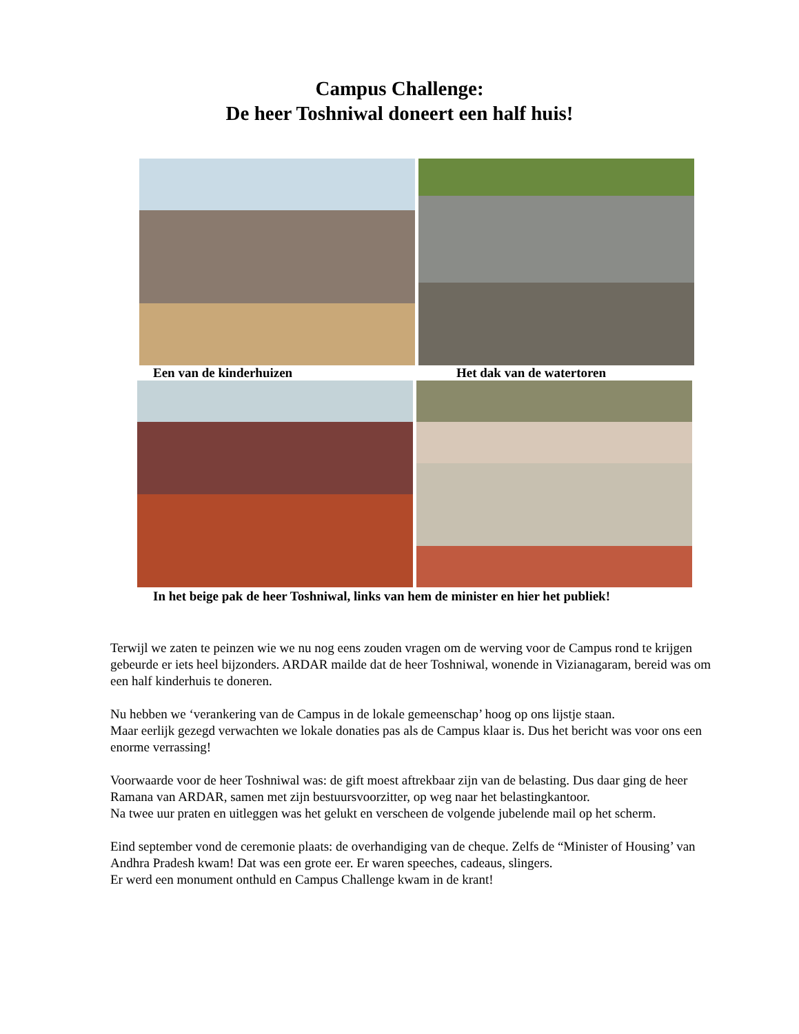Campus Challenge:
De heer Toshniwal doneert een half huis!
Een van de kinderhuizen Het dak van de watertoren
In het beige pak de heer Toshniwal, links van hem de minister en hier het publiek!
Terwijl we zaten te peinzen wie we nu nog eens zouden vragen om de werving voor de Campus rond te krijgen gebeurde er iets heel bijzonders. ARDAR mailde dat de heer Toshniwal, wonende in Vizianagaram, bereid was om een half kinderhuis te doneren.
Nu hebben we ‘verankering van de Campus in de lokale gemeenschap’ hoog op ons lijstje staan.
Maar eerlijk gezegd verwachten we lokale donaties pas als de Campus klaar is. Dus het bericht was voor ons een enorme verrassing!
Voorwaarde voor de heer Toshniwal was: de gift moest aftrekbaar zijn van de belasting. Dus daar ging de heer Ramana van ARDAR, samen met zijn bestuursvoorzitter, op weg naar het belastingkantoor.
Na twee uur praten en uitleggen was het gelukt en verscheen de volgende jubelende mail op het scherm.
Eind september vond de ceremonie plaats: de overhandiging van de cheque. Zelfs de “Minister of Housing’ van Andhra Pradesh kwam! Dat was een grote eer. Er waren speeches, cadeaus, slingers.
Er werd een monument onthuld en Campus Challenge kwam in de krant!